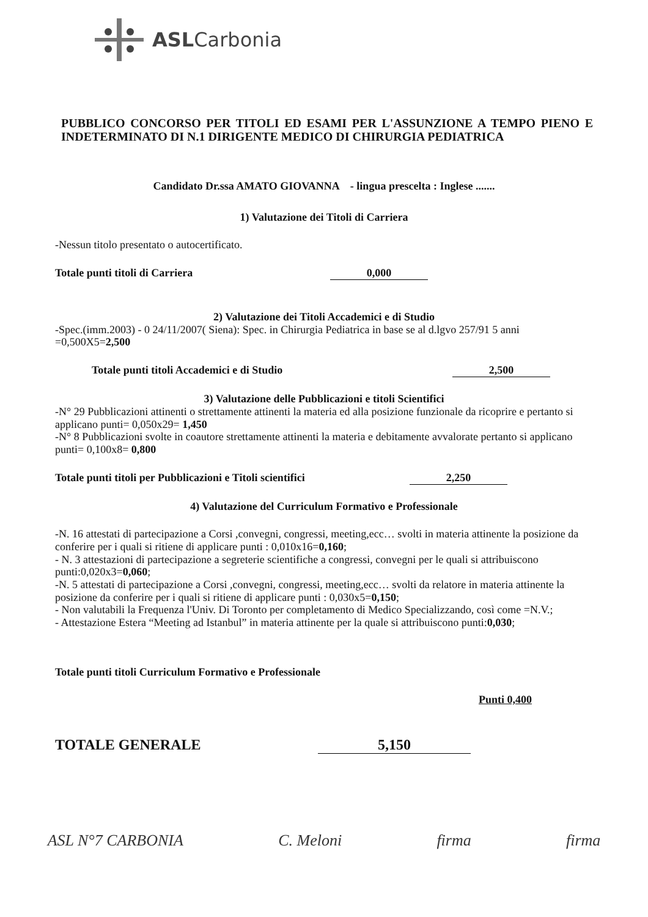ASLCarbonia
PUBBLICO CONCORSO PER TITOLI ED ESAMI PER L'ASSUNZIONE A TEMPO PIENO E INDETERMINATO DI N.1 DIRIGENTE MEDICO DI CHIRURGIA PEDIATRICA
Candidato Dr.ssa AMATO GIOVANNA - lingua prescelta : Inglese .......
1) Valutazione dei Titoli di Carriera
-Nessun titolo presentato o autocertificato.
Totale punti titoli di Carriera 0,000
2) Valutazione dei Titoli Accademici e di Studio
-Spec.(imm.2003) - 0 24/11/2007( Siena): Spec. in Chirurgia Pediatrica in base se al d.lgvo 257/91 5 anni =0,500X5=2,500
Totale punti titoli Accademici e di Studio 2,500
3) Valutazione delle Pubblicazioni e titoli Scientifici
-N° 29 Pubblicazioni attinenti o strettamente attinenti la materia ed alla posizione funzionale da ricoprire e pertanto si applicano punti= 0,050x29= 1,450
-N° 8 Pubblicazioni svolte in coautore strettamente attinenti la materia e debitamente avvalorate pertanto si applicano punti= 0,100x8= 0,800
Totale punti titoli per Pubblicazioni e Titoli scientifici 2,250
4) Valutazione del Curriculum Formativo e Professionale
-N. 16 attestati di partecipazione a Corsi ,convegni, congressi, meeting,ecc… svolti in materia attinente la posizione da conferire per i quali si ritiene di applicare punti : 0,010x16=0,160;
- N. 3 attestazioni di partecipazione a segreterie scientifiche a congressi, convegni per le quali si attribuiscono punti:0,020x3=0,060;
-N. 5 attestati di partecipazione a Corsi ,convegni, congressi, meeting,ecc… svolti da relatore in materia attinente la posizione da conferire per i quali si ritiene di applicare punti : 0,030x5=0,150;
- Non valutabili la Frequenza l'Univ. Di Toronto per completamento di Medico Specializzando, così come =N.V.;
- Attestazione Estera “Meeting ad Istanbul” in materia attinente per la quale si attribuiscono punti:0,030;
Totale punti titoli Curriculum Formativo e Professionale
Punti 0,400
TOTALE GENERALE 5,150
ASL N°7 CARBONIA C. Meloni firma firma